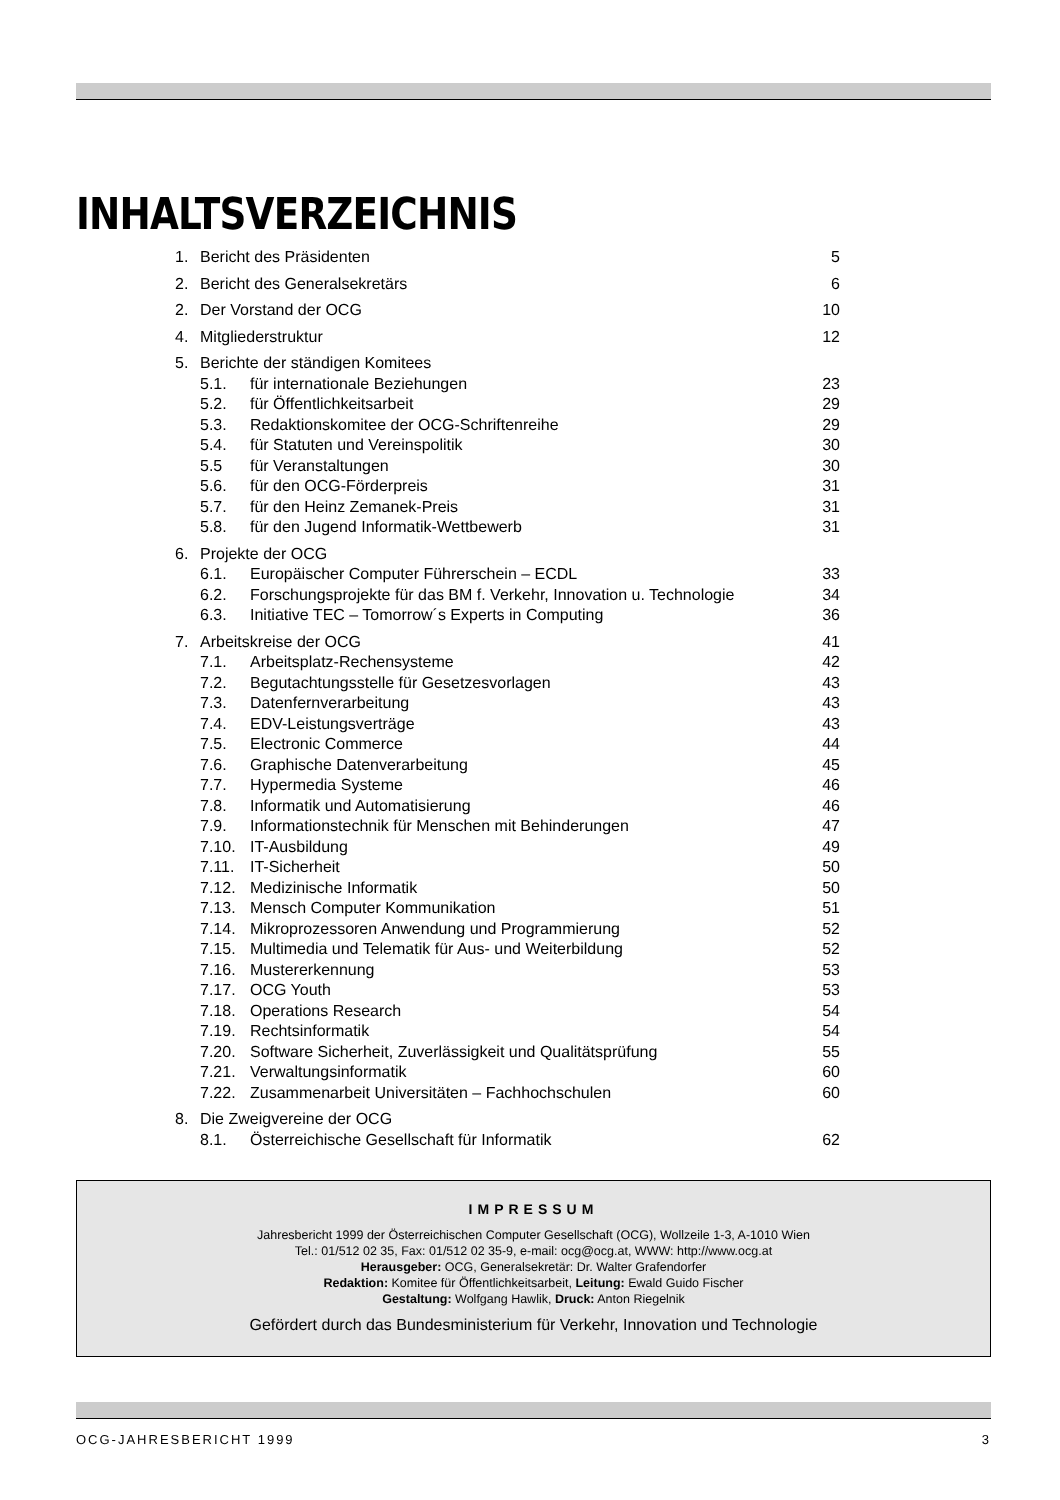INHALTSVERZEICHNIS
| 1. | Bericht des Präsidenten | | 5 |
| 2. | Bericht des Generalsekretärs | | 6 |
| 2. | Der Vorstand der OCG | | 10 |
| 4. | Mitgliederstruktur | | 12 |
| 5. | Berichte der ständigen Komitees | | |
| | 5.1. | für internationale Beziehungen | 23 |
| | 5.2. | für Öffentlichkeitsarbeit | 29 |
| | 5.3. | Redaktionskomitee der OCG-Schriftenreihe | 29 |
| | 5.4. | für Statuten und Vereinspolitik | 30 |
| | 5.5 | für Veranstaltungen | 30 |
| | 5.6. | für den OCG-Förderpreis | 31 |
| | 5.7. | für den Heinz Zemanek-Preis | 31 |
| | 5.8. | für den Jugend Informatik-Wettbewerb | 31 |
| 6. | Projekte der OCG | | |
| | 6.1. | Europäischer Computer Führerschein – ECDL | 33 |
| | 6.2. | Forschungsprojekte für das BM f. Verkehr, Innovation u. Technologie | 34 |
| | 6.3. | Initiative TEC – Tomorrow´s Experts in Computing | 36 |
| 7. | Arbeitskreise der OCG | | 41 |
| | 7.1. | Arbeitsplatz-Rechensysteme | 42 |
| | 7.2. | Begutachtungsstelle für Gesetzesvorlagen | 43 |
| | 7.3. | Datenfernverarbeitung | 43 |
| | 7.4. | EDV-Leistungsverträge | 43 |
| | 7.5. | Electronic Commerce | 44 |
| | 7.6. | Graphische Datenverarbeitung | 45 |
| | 7.7. | Hypermedia Systeme | 46 |
| | 7.8. | Informatik und Automatisierung | 46 |
| | 7.9. | Informationstechnik für Menschen mit Behinderungen | 47 |
| | 7.10. | IT-Ausbildung | 49 |
| | 7.11. | IT-Sicherheit | 50 |
| | 7.12. | Medizinische Informatik | 50 |
| | 7.13. | Mensch Computer Kommunikation | 51 |
| | 7.14. | Mikroprozessoren Anwendung und Programmierung | 52 |
| | 7.15. | Multimedia und Telematik für Aus- und Weiterbildung | 52 |
| | 7.16. | Mustererkennung | 53 |
| | 7.17. | OCG Youth | 53 |
| | 7.18. | Operations Research | 54 |
| | 7.19. | Rechtsinformatik | 54 |
| | 7.20. | Software Sicherheit, Zuverlässigkeit und Qualitätsprüfung | 55 |
| | 7.21. | Verwaltungsinformatik | 60 |
| | 7.22. | Zusammenarbeit Universitäten – Fachhochschulen | 60 |
| 8. | Die Zweigvereine der OCG | | |
| | 8.1. | Österreichische Gesellschaft für Informatik | 62 |
IMPRESSUM
Jahresbericht 1999 der Österreichischen Computer Gesellschaft (OCG), Wollzeile 1-3, A-1010 Wien
Tel.: 01/512 02 35, Fax: 01/512 02 35-9, e-mail: ocg@ocg.at, WWW: http://www.ocg.at
Herausgeber: OCG, Generalsekretär: Dr. Walter Grafendorfer
Redaktion: Komitee für Öffentlichkeitsarbeit, Leitung: Ewald Guido Fischer
Gestaltung: Wolfgang Hawlik, Druck: Anton Riegelnik
Gefördert durch das Bundesministerium für Verkehr, Innovation und Technologie
OCG-JAHRESBERICHT 1999 3